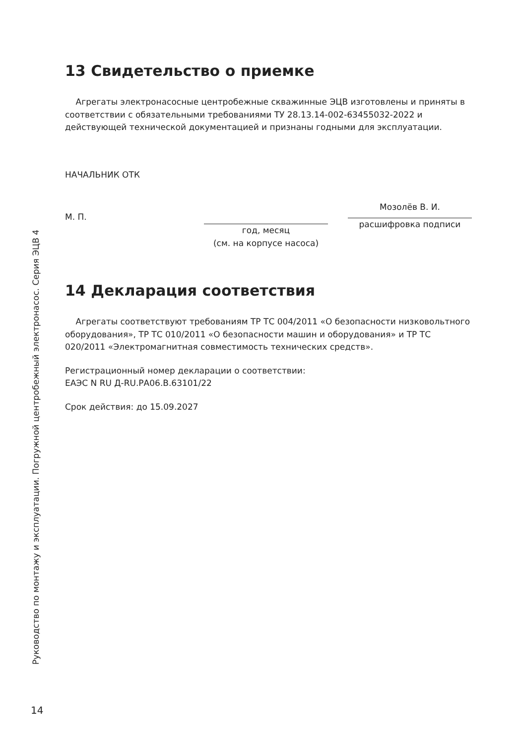13 Свидетельство о приемке
Агрегаты электронасосные центробежные скважинные ЭЦВ изготовлены и приняты в соответствии с обязательными требованиями ТУ 28.13.14-002-63455032-2022 и действующей технической документацией и признаны годными для эксплуатации.
НАЧАЛЬНИК ОТК
М. П.
год, месяц
(см. на корпусе насоса)
Мозолёв В. И.
расшифровка подписи
14 Декларация соответствия
Агрегаты соответствуют требованиям ТР ТС 004/2011 «О безопасности низковольтного оборудования», ТР ТС 010/2011 «О безопасности машин и оборудования» и ТР ТС 020/2011 «Электромагнитная совместимость технических средств».
Регистрационный номер декларации о соответствии:
ЕАЭС N RU Д-RU.РА06.В.63101/22
Срок действия: до 15.09.2027
Руководство по монтажу и эксплуатации. Погружной центробежный электронасос. Серия ЭЦВ 4
14